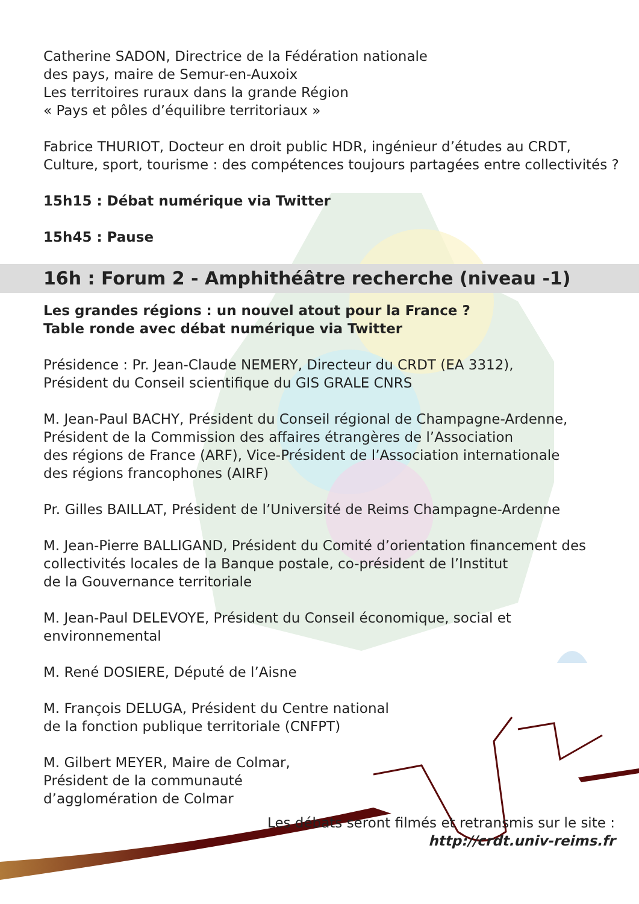Catherine SADON, Directrice de la Fédération nationale
des pays, maire de Semur-en-Auxoix
Les territoires ruraux dans la grande Région
« Pays et pôles d’équilibre territoriaux »
Fabrice THURIOT, Docteur en droit public HDR, ingénieur d’études au CRDT,
Culture, sport, tourisme : des compétences toujours partagées entre collectivités ?
15h15 : Débat numérique via Twitter
15h45 : Pause
16h : Forum 2 - Amphithéâtre recherche (niveau -1)
Les grandes régions : un nouvel atout pour la France ?
Table ronde avec débat numérique via Twitter
Présidence : Pr. Jean-Claude NEMERY, Directeur du CRDT (EA 3312),
Président du Conseil scientifique du GIS GRALE CNRS
M. Jean-Paul BACHY, Président du Conseil régional de Champagne-Ardenne,
Président de la Commission des affaires étrangères de l’Association
des régions de France (ARF), Vice-Président de l’Association internationale
des régions francophones (AIRF)
Pr. Gilles BAILLAT, Président de l’Université de Reims Champagne-Ardenne
M. Jean-Pierre BALLIGAND, Président du Comité d’orientation financement des
collectivités locales de la Banque postale, co-président de l’Institut
de la Gouvernance territoriale
M. Jean-Paul DELEVOYE, Président du Conseil économique, social et environnemental
M. René DOSIERE, Député de l’Aisne
M. François DELUGA, Président du Centre national
de la fonction publique territoriale (CNFPT)
M. Gilbert MEYER, Maire de Colmar,
Président de la communauté
d’agglomération de Colmar
Les débats seront filmés et retransmis sur le site :
http://crdt.univ-reims.fr